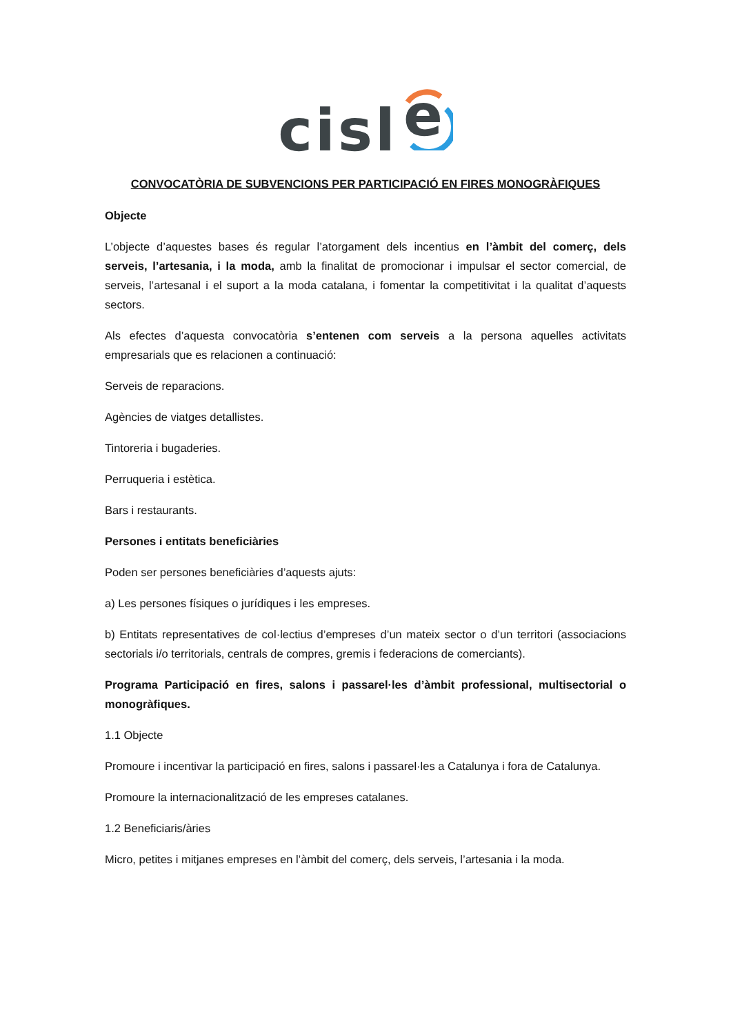cisl
e
CONVOCATÒRIA DE SUBVENCIONS PER PARTICIPACIÓ EN FIRES MONOGRÀFIQUES
Objecte
L’objecte d’aquestes bases és regular l’atorgament dels incentius en l’àmbit del comerç, dels serveis, l’artesania, i la moda, amb la finalitat de promocionar i impulsar el sector comercial, de serveis, l’artesanal i el suport a la moda catalana, i fomentar la competitivitat i la qualitat d’aquests sectors.
Als efectes d’aquesta convocatòria s’entenen com serveis a la persona aquelles activitats empresarials que es relacionen a continuació:
Serveis de reparacions.
Agències de viatges detallistes.
Tintoreria i bugaderies.
Perruqueria i estètica.
Bars i restaurants.
Persones i entitats beneficiàries
Poden ser persones beneficiàries d’aquests ajuts:
a) Les persones físiques o jurídiques i les empreses.
b) Entitats representatives de col·lectius d’empreses d’un mateix sector o d’un territori (associacions sectorials i/o territorials, centrals de compres, gremis i federacions de comerciants).
Programa Participació en fires, salons i passarel·les d’àmbit professional, multisectorial o monogràfiques.
1.1 Objecte
Promoure i incentivar la participació en fires, salons i passarel·les a Catalunya i fora de Catalunya.
Promoure la internacionalització de les empreses catalanes.
1.2 Beneficiaris/àries
Micro, petites i mitjanes empreses en l’àmbit del comerç, dels serveis, l’artesania i la moda.